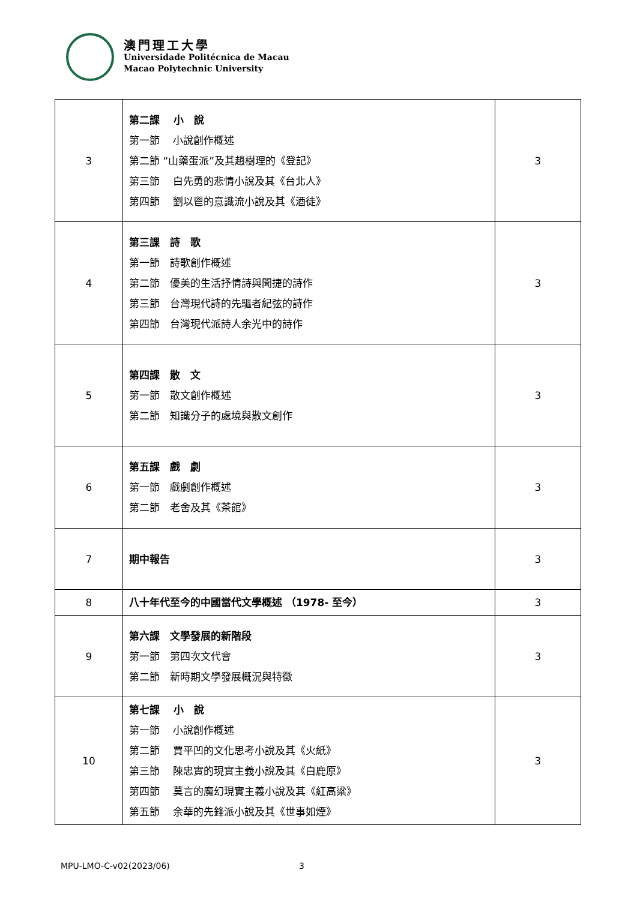澳門理工大學
Universidade Politécnica de Macau
Macao Polytechnic University
| 3 | 第二課 小 說 第一節 小說創作概述 第二節 “山藥蛋派”及其趙樹理的《登記》 第三節 白先勇的悲情小說及其《台北人》 第四節 劉以鬯的意識流小說及其《酒徒》 | 3 |
| 4 | 第三課 詩 歌 第一節 詩歌創作概述 第二節 優美的生活抒情詩與聞捷的詩作 第三節 台灣現代詩的先驅者紀弦的詩作 第四節 台灣現代派詩人余光中的詩作 | 3 |
| 5 | 第四課 散 文 第一節 散文創作概述 第二節 知識分子的處境與散文創作 | 3 |
| 6 | 第五課 戲 劇 第一節 戲劇創作概述 第二節 老舍及其《茶館》 | 3 |
| 7 | 期中報告 | 3 |
| 8 | 八十年代至今的中國當代文學概述 （1978- 至今） | 3 |
| 9 | 第六課 文學發展的新階段 第一節 第四次文代會 第二節 新時期文學發展概況與特徵 | 3 |
| 10 | 第七課 小 說 第一節 小說創作概述 第二節 賈平凹的文化思考小說及其《火紙》 第三節 陳忠實的現實主義小說及其《白鹿原》 第四節 莫言的魔幻現實主義小說及其《紅高粱》 第五節 余華的先鋒派小說及其《世事如煙》 | 3 |
MPU-LMO-C-v02(2023/06) 3